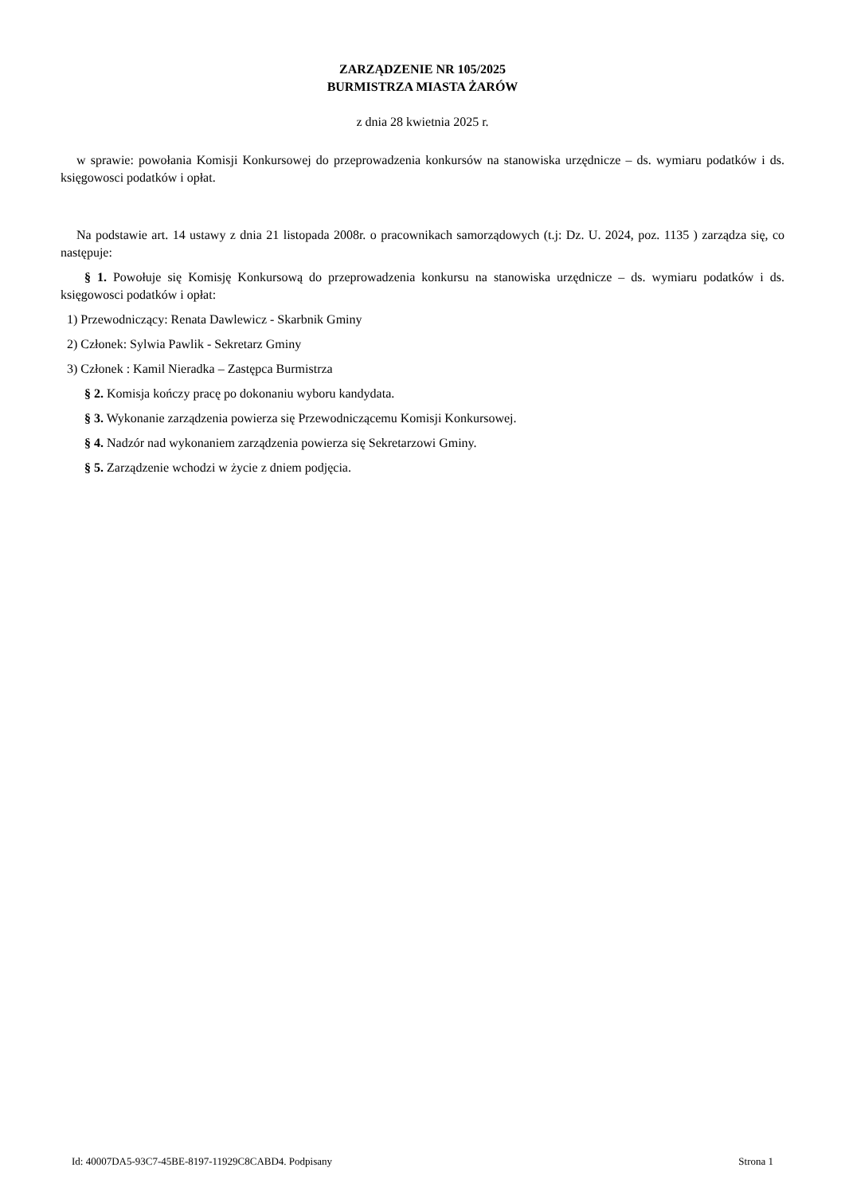ZARZĄDZENIE NR 105/2025
BURMISTRZA MIASTA ŻARÓW
z dnia 28 kwietnia 2025 r.
w sprawie: powołania Komisji Konkursowej do przeprowadzenia konkursów na stanowiska urzędnicze – ds. wymiaru podatków i ds. księgowosci podatków i opłat.
Na podstawie art. 14 ustawy z dnia 21 listopada 2008r. o pracownikach samorządowych (t.j: Dz. U. 2024, poz. 1135 ) zarządza się, co następuje:
§ 1. Powołuje się Komisję Konkursową do przeprowadzenia konkursu na stanowiska urzędnicze – ds. wymiaru podatków i ds. księgowosci podatków i opłat:
1) Przewodniczący: Renata Dawlewicz - Skarbnik Gminy
2) Członek: Sylwia Pawlik - Sekretarz Gminy
3) Członek : Kamil Nieradka – Zastępca Burmistrza
§ 2. Komisja kończy pracę po dokonaniu wyboru kandydata.
§ 3. Wykonanie zarządzenia powierza się Przewodniczącemu Komisji Konkursowej.
§ 4. Nadzór nad wykonaniem zarządzenia powierza się Sekretarzowi Gminy.
§ 5. Zarządzenie wchodzi w życie z dniem podjęcia.
Id: 40007DA5-93C7-45BE-8197-11929C8CABD4. Podpisany Strona 1